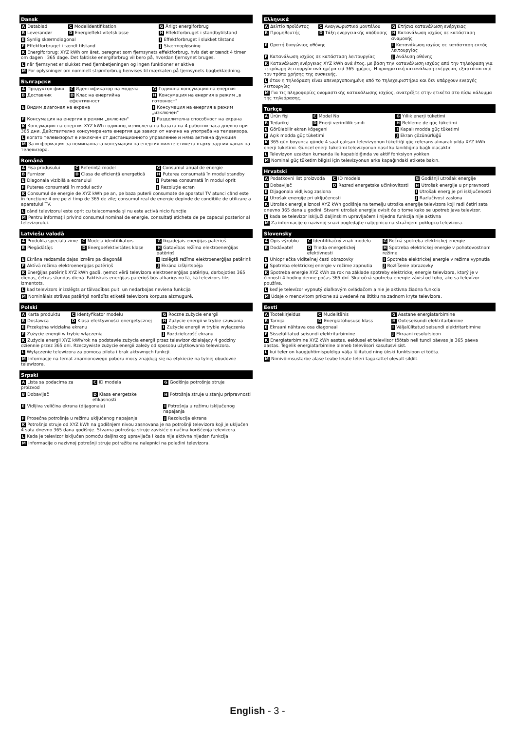| Dansk | | |
| --- | --- | --- |
| A Datablad | C Modelidentifikation | G Årligt energiforbrug |
| B Leverandør | D Energieffektivitetsklasse | H Effektforbruget i standbytilstand |
| E Synlig skærmdiagonal | | I Effektforbruget i slukket tilstand |
| F Effektforbruget i tændt tilstand | | J Skærmopløsning |
| K Energiforbrug: XYZ kWh om året, beregnet som fjernsynets effektforbrug, hvis det er tændt 4 timer om dagen i 365 dage. Det faktiske energiforbrug vil bero på, hvordan fjernsynet bruges. | | |
| L når fjernsynet er slukket med fjernbetjeningen og ingen funktioner er aktive | | |
| M For oplysninger om nominelt strømforbrug henvises til mærkaten på fjernsynets bagbeklædning. | | |
| Български | | |
| --- | --- | --- |
| A Продуктов фиш | C Идентификатор на модела | G Годишна консумация на енергия |
| B Доставчик | D Клас на енергийна ефективност | H Консумация на енергия в режим „в готовност" |
| E Видим диагонал на екрана | | I Консумация на енергия в режим „изключен" |
| F Консумация на енергия в режим „включен" | | J Разделителна способност на екрана |
| K Консумация на енергия XYZ kWh годишно, изчислена на базата на 4 работни часа дневно при 365 дни. Действително консумираната енергия ще зависи от начина на употреба на телевизора. | | |
| L когато телевизорът е изключен от дистанционното управление и няма активна функция | | |
| M За информация за номиналната консумация на енергия вижте етикета върху задния капак на телевизора. | | |
| Română | | |
| --- | --- | --- |
| A Fișa produsului | C Referință model | G Consumul anual de energie |
| B Furnizor | D Clasa de eficiență energetică | H Puterea consumată în modul standby |
| E Diagonala vizibilă a ecranului | | I Puterea consumată în modul oprit |
| F Puterea consumată în modul activ | | J Rezoluţie ecran |
| K Consumul de energie de XYZ kWh pe an, pe baza puterii consumate de aparatul TV atunci când este în funcțiune 4 ore pe zi timp de 365 de zile; consumul real de energie depinde de condițiile de utilizare a aparatului TV. | | |
| L când televizorul este oprit cu telecomanda și nu este activă nicio funcție | | |
| M Pentru informații privind consumul nominal de energie, consultați eticheta de pe capacul posterior al televizorului. | | |
| Latviešu valodā | | |
| --- | --- | --- |
| A Produkta speciālā zīme | C Modeļa identifikators | G Ikgadējais enerģijas patēriņš |
| B Piegādātājs | D Energoefektivitātes klase | H Gatavības režīma elektroenerģijas patēriņš |
| E Ekrāna redzamās daļas izmērs pa diagonāli | | I Izslēgtā režīma elektroenerģijas patēriņš |
| F Aktīvā režīma elektroenerģijas patēriņš | | J Ekrāna izšķirtspēja |
| K Enerģijas patēriņš XYZ kWh gadā, ņemot vērā televizora elektroenerģijas patēriņu, darbojoties 365 dienas, četras stundas dienā. Faktiskais enerģijas patēriņš būs atkarīgs no tā, kā televizors tiks izmantots. | | |
| L kad televizors ir izslēgts ar tālvadības pulti un nedarbojas neviena funkcija | | |
| M Nominālais strāvas patēriņš norādīts etiķetē televizora korpusa aizmugurē. | | |
| Polski | | |
| --- | --- | --- |
| A Karta produktu | C Identyfikator modelu | G Roczne zużycie energii |
| B Dostawca | D Klasa efektywności energetycznej | H Zużycie energii w trybie czuwania |
| E Przekątna widzialna ekranu | | I Zużycie energii w trybie wyłączenia |
| F Zużycie energii w trybie włączenia | | J Rozdzielczość ekranu |
| K Zużycie energii XYZ kWh/rok na podstawie zużycia energii przez telewizor działający 4 godziny dziennie przez 365 dni. Rzeczywiste zużycie energii zależy od sposobu użytkowania telewizora. | | |
| L Wyłączenie telewizora za pomocą pilota i brak aktywnych funkcji. | | |
| M Informacje na temat znamionowego poboru mocy znajdują się na etykiecie na tylnej obudowie telewizora. | | |
| Srpski | | |
| --- | --- | --- |
| A Lista sa podacima za proizvod | C ID modela | G Godišnja potrošnja struje |
| B Dobavljač | D Klasa energetske efikasnosti | H Potrošnja struje u stanju pripravnosti |
| E Vidljiva veličina ekrana (dijagonala) | | I Potrošnja u režimu isključenog napajanja |
| F Prosečna potrošnja u režimu uključenog napajanja | | J Rezolucija ekrana |
| K Potrošnja struje od XYZ kWh na godišnjem nivou zasnovana je na potrošnji televizora koji je uključen 4 sata dnevno 365 dana godišnje. Stvarna potrošnja struje zavisiće o načina korišćenja televizora. | | |
| L Kada je televizor isključen pomoću daljinskog upravljača i kada nije aktivna nijedan funkcija | | |
| M Informacije o nazivnoj potrošnji struje potražite na nalepnici na poleđini televizora. | | |
| Ελληνικά | | |
| --- | --- | --- |
| A Δελτίο προϊόντος | C Αναγνωριστικό μοντέλου | G Ετήσια κατανάλωση ενέργειας |
| B Προμηθευτής | D Τάξη ενεργειακής απόδοσης | H Κατανάλωση ισχύος σε κατάσταση αναμονής |
| E Ορατή διαγώνιος οθόνης | | I Κατανάλωση ισχύος σε κατάσταση εκτός λειτουργίας |
| F Κατανάλωση ισχύος σε κατάσταση λειτουργίας | | J Ανάλυση οθόνης |
| K Κατανάλωση ενέργειας XYZ kWh ανά έτος, με βάση την κατανάλωση ισχύος από την τηλεόραση για τετράωρη λειτουργία ανά ημέρα επί 365 ημέρες. Η πραγματική κατανάλωση ενέργειας εξαρτάται από τον τρόπο χρήσης της συσκευής. | | |
| L όταν η τηλεόραση είναι απενεργοποιημένη από το τηλεχειριστήριο και δεν υπάρχουν ενεργές λειτουργίες | | |
| M Για τις πληροφορίες ονομαστικής κατανάλωσης ισχύος, ανατρέξτε στην ετικέτα στο πίσω κάλυμμα της τηλεόρασης. | | |
| Türkçe | | |
| --- | --- | --- |
| A Ürün fişi | C Model No | G Yıllık enerji tüketimi |
| B Tedarikçi | D Enerji verimlilik sınıfı | H Bekleme de güç tüketimi |
| E Görülebilir ekran köşegeni | | I Kapalı modda güç tüketimi |
| F Açık modda güç tüketimi | | J Ekran çözünürlüğü |
| K 365 gün boyunca günde 4 saat çalışan televizyonun tükettiği güç referans alınarak yılda XYZ kWh enerji tüketimi. Güncel enerji tüketimi televizyonun nasıl kullanıldığına bağlı olacaktır. | | |
| L Televizyon uzaktan kumanda ile kapatıldığında ve aktif fonksiyon yokken | | |
| M Nominal güç tüketim bilgisi için televizyonun arka kapağındaki etikete bakın. | | |
| Hrvatski | | |
| --- | --- | --- |
| A Podatkovni list proizvoda | C ID modela | G Godišnji utrošak energije |
| B Dobavljač | D Razred energetske učinkovitosti | H Utrošak energije u pripravnosti |
| E Dijagonala vidljivog zaslona | | I Utrošak energije pri isključenosti |
| F Utrošak energije pri uključenosti | | J Razlučivost zaslona |
| K Utrošak energije iznosi XYZ kWh godišnje na temelju utroška energije televizora koji radi četiri sata dnevno 365 dana u godini. Stvarni utrošak energije ovisit će o tome kako se upotrebljava televizor. | | |
| L kada se televizor isključi daljinskim upravljačem i nijedna funkcija nije aktivna | | |
| M Za informacije o nazivnoj snazi pogledajte naljepnicu na stražnjem poklopcu televizora. | | |
| Slovensky | | |
| --- | --- | --- |
| A Opis výrobku | C Identifikačný znak modelu | G Ročná spotreba elektrickej energie |
| B Dodávateľ | D Trieda energetickej efektívnosti | H Spotreba elektrickej energie v pohotovostnom režime |
| E Uhlopriečka viditeľnej časti obrazovky | | I Spotreba elektrickej energie v režime vypnutia |
| F Spotreba elektrickej energie v režime zapnutia | | J Rozlíšenie obrazovky |
| K Spotreba energie XYZ kWh za rok na základe spotreby elektrickej energie televízora, ktorý je v činnosti 4 hodiny denne počas 365 dní. Skutočná spotreba energie závisí od toho, ako sa televízor používa. | | |
| L keď je televízor vypnutý diaľkovým ovládačom a nie je aktívna žiadna funkcia | | |
| M Údaje o menovitom príkone sú uvedené na štítku na zadnom kryte televízora. | | |
| Eesti | | |
| --- | --- | --- |
| A Tootekirjeldus | C Mudelitähis | G Aastane energiatarbimine |
| B Tarnija | D Energiatõhususe klass | H Ooteseisundi elektritarbimine |
| E Ekraani nähtava osa diagonaal | | I Väljalülitatud seisundi elektritarbimine |
| F Sisselülitatud seisundi elektritarbimine | | J Ekraani resolutsioon |
| K Energiatarbimine XYZ kWh aastas, eeldusel et televiisor töötab neli tundi päevas ja 365 päeva aastas. Tegelik energiatarbimine oleneb televiisori kasutusviisist. | | |
| L kui teler on kaugjuhtimispuldiga välja lülitatud ning ükski funktsioon ei tööta. | | |
| M Nimivõimsustarbe alase teabe leiate teleri tagakattel olevalt sildilt. | | |
English - 3 -